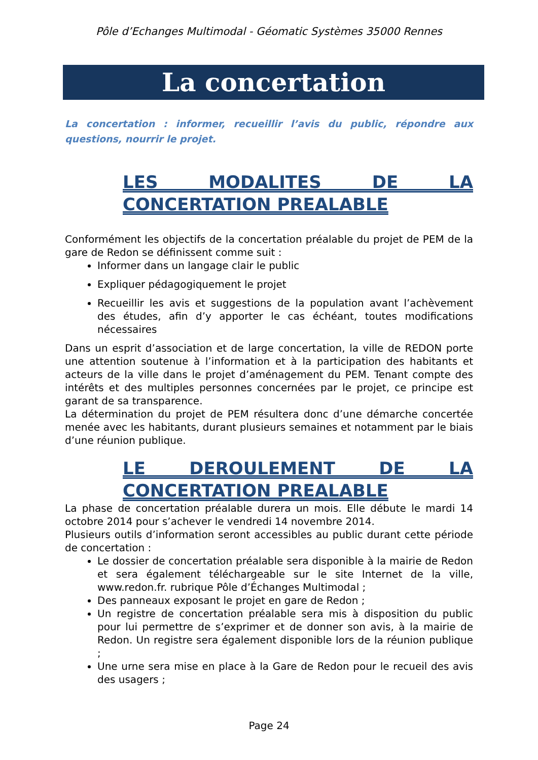Pôle d’Echanges Multimodal - Géomatic Systèmes 35000 Rennes
La concertation
La concertation : informer, recueillir l’avis du public, répondre aux questions, nourrir le projet.
LES MODALITES DE LA CONCERTATION PREALABLE
Conformément les objectifs de la concertation préalable du projet de PEM de la gare de Redon se définissent comme suit :
Informer dans un langage clair le public
Expliquer pédagogiquement le projet
Recueillir les avis et suggestions de la population avant l’achèvement des études, afin d’y apporter le cas échéant, toutes modifications nécessaires
Dans un esprit d’association et de large concertation, la ville de REDON porte une attention soutenue à l’information et à la participation des habitants et acteurs de la ville dans le projet d’aménagement du PEM. Tenant compte des intérêts et des multiples personnes concernées par le projet, ce principe est garant de sa transparence.
La détermination du projet de PEM résultera donc d’une démarche concertée menée avec les habitants, durant plusieurs semaines et notamment par le biais d’une réunion publique.
LE DEROULEMENT DE LA CONCERTATION PREALABLE
La phase de concertation préalable durera un mois. Elle débute le mardi 14 octobre 2014 pour s’achever le vendredi 14 novembre 2014.
Plusieurs outils d’information seront accessibles au public durant cette période de concertation :
Le dossier de concertation préalable sera disponible à la mairie de Redon et sera également téléchargeable sur le site Internet de la ville, www.redon.fr. rubrique Pôle d’Échanges Multimodal ;
Des panneaux exposant le projet en gare de Redon ;
Un registre de concertation préalable sera mis à disposition du public pour lui permettre de s’exprimer et de donner son avis, à la mairie de Redon. Un registre sera également disponible lors de la réunion publique ;
Une urne sera mise en place à la Gare de Redon pour le recueil des avis des usagers ;
Page 24